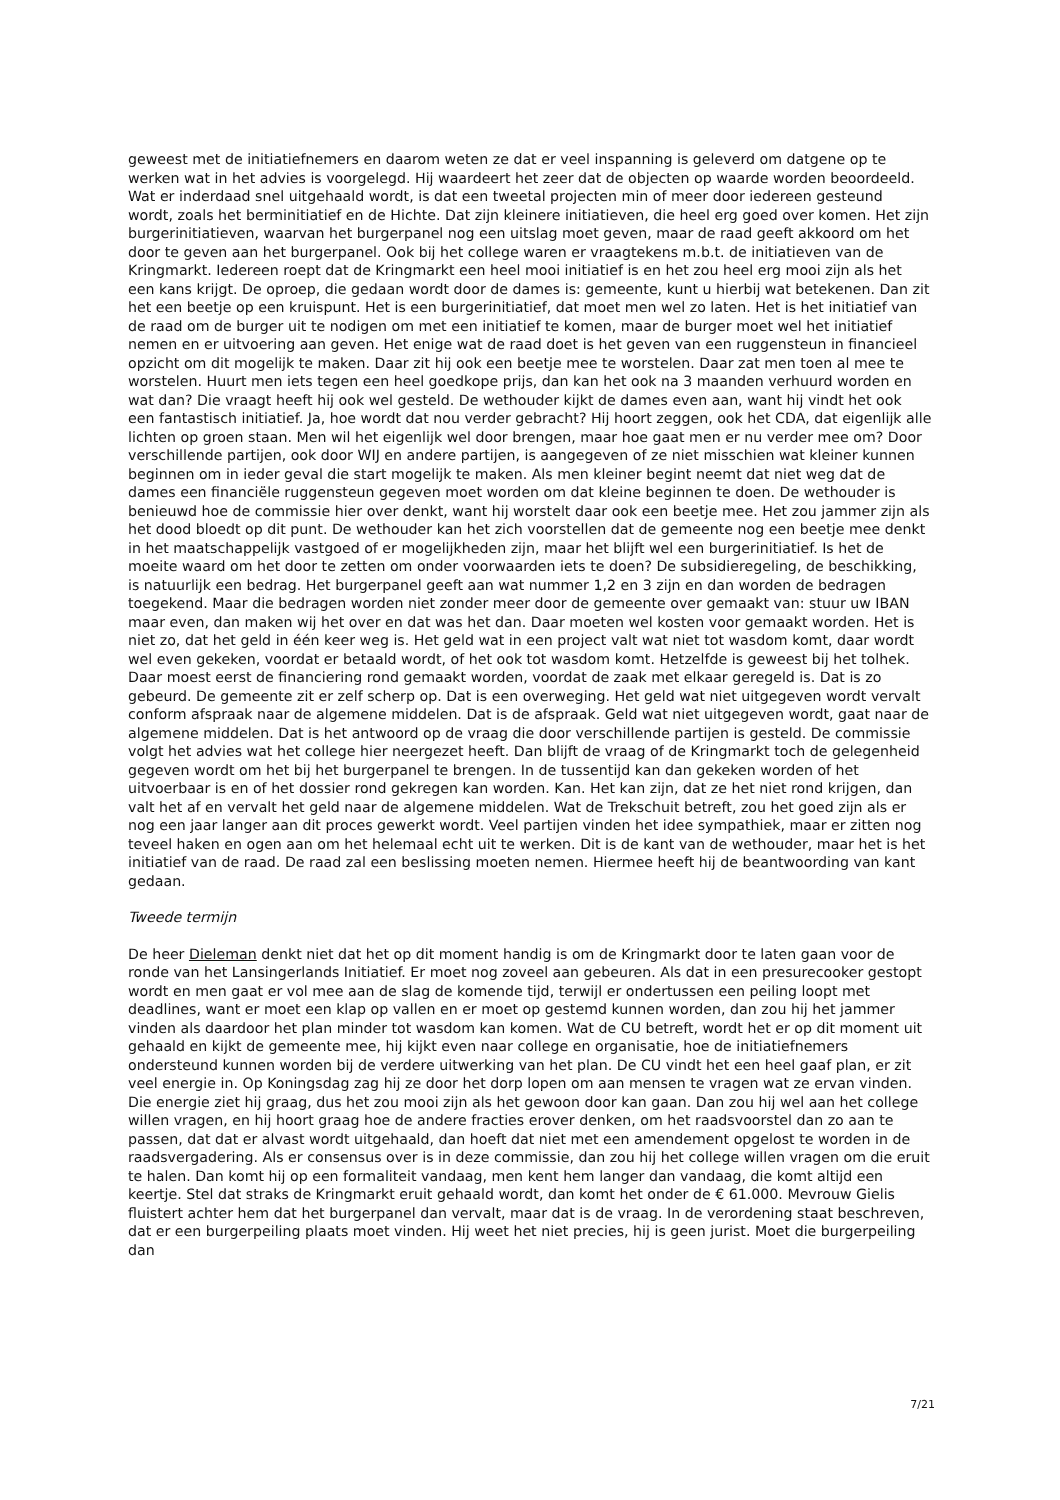geweest met de initiatiefnemers en daarom weten ze dat er veel inspanning is geleverd om datgene op te werken wat in het advies is voorgelegd. Hij waardeert het zeer dat de objecten op waarde worden beoordeeld. Wat er inderdaad snel uitgehaald wordt, is dat een tweetal projecten min of meer door iedereen gesteund wordt, zoals het berminitiatief en de Hichte. Dat zijn kleinere initiatieven, die heel erg goed over komen. Het zijn burgerinitiatieven, waarvan het burgerpanel nog een uitslag moet geven, maar de raad geeft akkoord om het door te geven aan het burgerpanel. Ook bij het college waren er vraagtekens m.b.t. de initiatieven van de Kringmarkt. Iedereen roept dat de Kringmarkt een heel mooi initiatief is en het zou heel erg mooi zijn als het een kans krijgt. De oproep, die gedaan wordt door de dames is: gemeente, kunt u hierbij wat betekenen. Dan zit het een beetje op een kruispunt. Het is een burgerinitiatief, dat moet men wel zo laten. Het is het initiatief van de raad om de burger uit te nodigen om met een initiatief te komen, maar de burger moet wel het initiatief nemen en er uitvoering aan geven. Het enige wat de raad doet is het geven van een ruggensteun in financieel opzicht om dit mogelijk te maken. Daar zit hij ook een beetje mee te worstelen. Daar zat men toen al mee te worstelen. Huurt men iets tegen een heel goedkope prijs, dan kan het ook na 3 maanden verhuurd worden en wat dan? Die vraagt heeft hij ook wel gesteld. De wethouder kijkt de dames even aan, want hij vindt het ook een fantastisch initiatief. Ja, hoe wordt dat nou verder gebracht? Hij hoort zeggen, ook het CDA, dat eigenlijk alle lichten op groen staan. Men wil het eigenlijk wel door brengen, maar hoe gaat men er nu verder mee om? Door verschillende partijen, ook door WIJ en andere partijen, is aangegeven of ze niet misschien wat kleiner kunnen beginnen om in ieder geval die start mogelijk te maken. Als men kleiner begint neemt dat niet weg dat de dames een financiële ruggensteun gegeven moet worden om dat kleine beginnen te doen. De wethouder is benieuwd hoe de commissie hier over denkt, want hij worstelt daar ook een beetje mee. Het zou jammer zijn als het dood bloedt op dit punt. De wethouder kan het zich voorstellen dat de gemeente nog een beetje mee denkt in het maatschappelijk vastgoed of er mogelijkheden zijn, maar het blijft wel een burgerinitiatief. Is het de moeite waard om het door te zetten om onder voorwaarden iets te doen? De subsidieregeling, de beschikking, is natuurlijk een bedrag. Het burgerpanel geeft aan wat nummer 1,2 en 3 zijn en dan worden de bedragen toegekend. Maar die bedragen worden niet zonder meer door de gemeente over gemaakt van: stuur uw IBAN maar even, dan maken wij het over en dat was het dan. Daar moeten wel kosten voor gemaakt worden. Het is niet zo, dat het geld in één keer weg is. Het geld wat in een project valt wat niet tot wasdom komt, daar wordt wel even gekeken, voordat er betaald wordt, of het ook tot wasdom komt. Hetzelfde is geweest bij het tolhek. Daar moest eerst de financiering rond gemaakt worden, voordat de zaak met elkaar geregeld is. Dat is zo gebeurd. De gemeente zit er zelf scherp op. Dat is een overweging. Het geld wat niet uitgegeven wordt vervalt conform afspraak naar de algemene middelen. Dat is de afspraak. Geld wat niet uitgegeven wordt, gaat naar de algemene middelen. Dat is het antwoord op de vraag die door verschillende partijen is gesteld. De commissie volgt het advies wat het college hier neergezet heeft. Dan blijft de vraag of de Kringmarkt toch de gelegenheid gegeven wordt om het bij het burgerpanel te brengen. In de tussentijd kan dan gekeken worden of het uitvoerbaar is en of het dossier rond gekregen kan worden. Kan. Het kan zijn, dat ze het niet rond krijgen, dan valt het af en vervalt het geld naar de algemene middelen. Wat de Trekschuit betreft, zou het goed zijn als er nog een jaar langer aan dit proces gewerkt wordt. Veel partijen vinden het idee sympathiek, maar er zitten nog teveel haken en ogen aan om het helemaal echt uit te werken. Dit is de kant van de wethouder, maar het is het initiatief van de raad. De raad zal een beslissing moeten nemen. Hiermee heeft hij de beantwoording van kant gedaan.
Tweede termijn
De heer Dieleman denkt niet dat het op dit moment handig is om de Kringmarkt door te laten gaan voor de ronde van het Lansingerlands Initiatief. Er moet nog zoveel aan gebeuren. Als dat in een presurecooker gestopt wordt en men gaat er vol mee aan de slag de komende tijd, terwijl er ondertussen een peiling loopt met deadlines, want er moet een klap op vallen en er moet op gestemd kunnen worden, dan zou hij het jammer vinden als daardoor het plan minder tot wasdom kan komen. Wat de CU betreft, wordt het er op dit moment uit gehaald en kijkt de gemeente mee, hij kijkt even naar college en organisatie, hoe de initiatiefnemers ondersteund kunnen worden bij de verdere uitwerking van het plan. De CU vindt het een heel gaaf plan, er zit veel energie in. Op Koningsdag zag hij ze door het dorp lopen om aan mensen te vragen wat ze ervan vinden. Die energie ziet hij graag, dus het zou mooi zijn als het gewoon door kan gaan. Dan zou hij wel aan het college willen vragen, en hij hoort graag hoe de andere fracties erover denken, om het raadsvoorstel dan zo aan te passen, dat dat er alvast wordt uitgehaald, dan hoeft dat niet met een amendement opgelost te worden in de raadsvergadering. Als er consensus over is in deze commissie, dan zou hij het college willen vragen om die eruit te halen. Dan komt hij op een formaliteit vandaag, men kent hem langer dan vandaag, die komt altijd een keertje. Stel dat straks de Kringmarkt eruit gehaald wordt, dan komt het onder de € 61.000. Mevrouw Gielis fluistert achter hem dat het burgerpanel dan vervalt, maar dat is de vraag. In de verordening staat beschreven, dat er een burgerpeiling plaats moet vinden. Hij weet het niet precies, hij is geen jurist. Moet die burgerpeiling dan
7/21